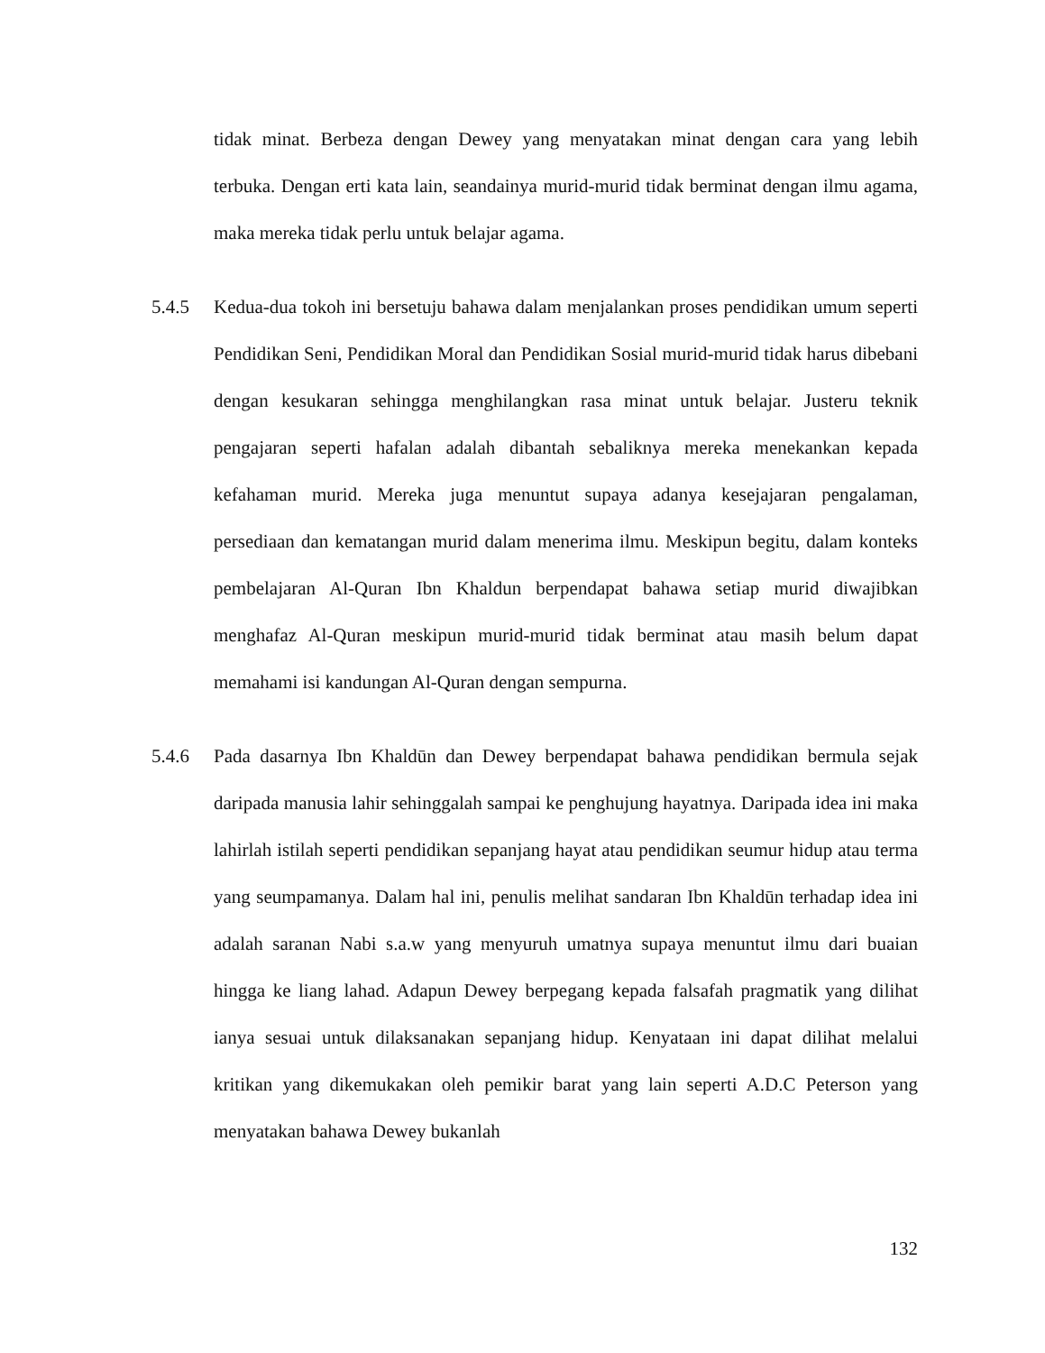tidak minat. Berbeza dengan Dewey yang menyatakan minat dengan cara yang lebih terbuka. Dengan erti kata lain, seandainya murid-murid tidak berminat dengan ilmu agama, maka mereka tidak perlu untuk belajar agama.
5.4.5 Kedua-dua tokoh ini bersetuju bahawa dalam menjalankan proses pendidikan umum seperti Pendidikan Seni, Pendidikan Moral dan Pendidikan Sosial murid-murid tidak harus dibebani dengan kesukaran sehingga menghilangkan rasa minat untuk belajar. Justeru teknik pengajaran seperti hafalan adalah dibantah sebaliknya mereka menekankan kepada kefahaman murid. Mereka juga menuntut supaya adanya kesejajaran pengalaman, persediaan dan kematangan murid dalam menerima ilmu. Meskipun begitu, dalam konteks pembelajaran Al-Quran Ibn Khaldun berpendapat bahawa setiap murid diwajibkan menghafaz Al-Quran meskipun murid-murid tidak berminat atau masih belum dapat memahami isi kandungan Al-Quran dengan sempurna.
5.4.6 Pada dasarnya Ibn Khaldūn dan Dewey berpendapat bahawa pendidikan bermula sejak daripada manusia lahir sehinggalah sampai ke penghujung hayatnya. Daripada idea ini maka lahirlah istilah seperti pendidikan sepanjang hayat atau pendidikan seumur hidup atau terma yang seumpamanya. Dalam hal ini, penulis melihat sandaran Ibn Khaldūn terhadap idea ini adalah saranan Nabi s.a.w yang menyuruh umatnya supaya menuntut ilmu dari buaian hingga ke liang lahad. Adapun Dewey berpegang kepada falsafah pragmatik yang dilihat ianya sesuai untuk dilaksanakan sepanjang hidup. Kenyataan ini dapat dilihat melalui kritikan yang dikemukakan oleh pemikir barat yang lain seperti A.D.C Peterson yang menyatakan bahawa Dewey bukanlah
132